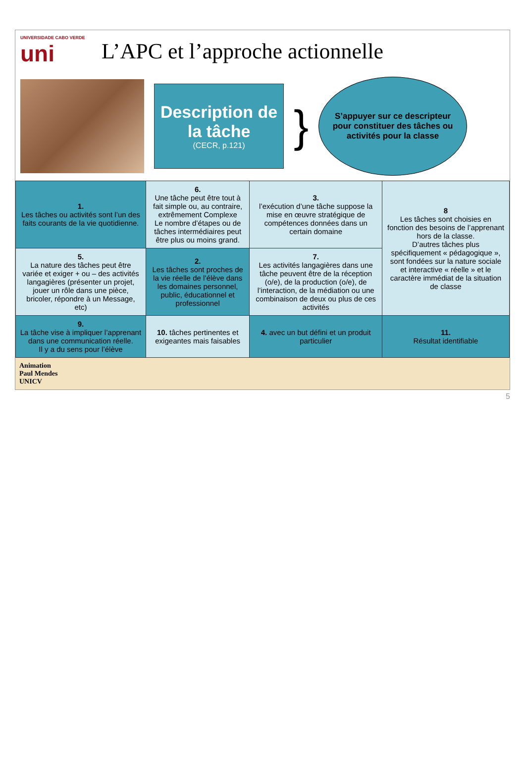UNIVERSIDADE CABO VERDE
uni
L’APC et l’approche actionnelle
Description de la tâche
(CECR, p.121)
}
S’appuyer sur ce descripteur pour constituer des tâches ou activités pour la classe
| 1. Les tâches ou activités sont l’un des faits courants de la vie quotidienne. | 6. Une tâche peut être tout à fait simple ou, au contraire, extrêmement Complexe Le nombre d’étapes ou de tâches intermédiaires peut être plus ou moins grand. | 3. l’exécution d’une tâche suppose la mise en œuvre stratégique de compétences données dans un certain domaine | 8 Les tâches sont choisies en fonction des besoins de l’apprenant hors de la classe. D’autres tâches plus spécifiquement « pédagogique », sont fondées sur la nature sociale et interactive « réelle » et le caractère immédiat de la situation de classe |
| 5. La nature des tâches peut être variée et exiger + ou – des activités langagières (présenter un projet, jouer un rôle dans une pièce, bricoler, répondre à un Message, etc) | 2. Les tâches sont proches de la vie réelle de l’élève dans les domaines personnel, public, éducationnel et professionnel | 7. Les activités langagières dans une tâche peuvent être de la réception (o/e), de la production (o/e), de l’interaction, de la médiation ou une combinaison de deux ou plus de ces activités | |
| 9. La tâche vise à impliquer l’apprenant dans une communication réelle. Il y a du sens pour l’élève | 10. tâches pertinentes et exigeantes mais faisables | 4. avec un but défini et un produit particulier | 11. Résultat identifiable |
Animation
Paul Mendes
UNICV
5